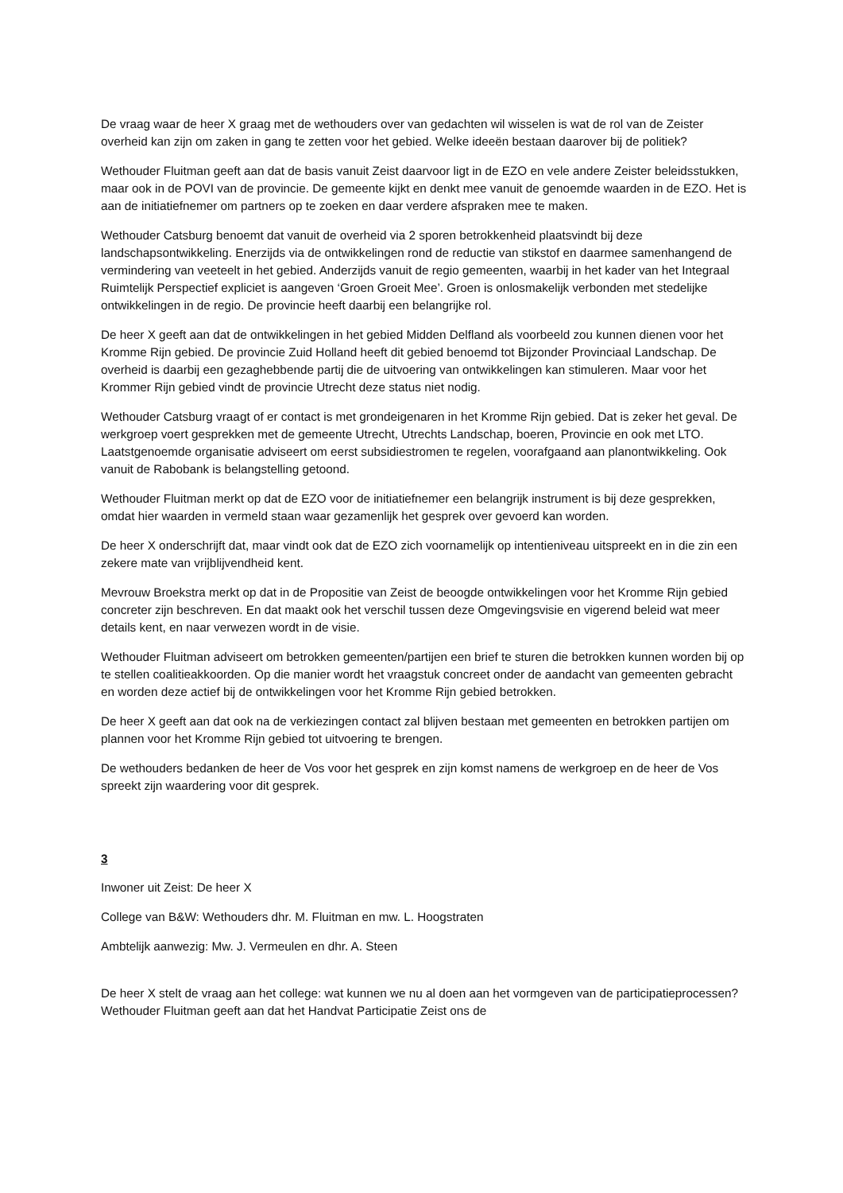De vraag waar de heer X graag met de wethouders over van gedachten wil wisselen is wat de rol van de Zeister overheid kan zijn om zaken in gang te zetten voor het gebied. Welke ideeën bestaan daarover bij de politiek?
Wethouder Fluitman geeft aan dat de basis vanuit Zeist daarvoor ligt in de EZO en vele andere Zeister beleidsstukken, maar ook in de POVI van de provincie. De gemeente kijkt en denkt mee vanuit de genoemde waarden in de EZO. Het is aan de initiatiefnemer om partners op te zoeken en daar verdere afspraken mee te maken.
Wethouder Catsburg benoemt dat vanuit de overheid via 2 sporen betrokkenheid plaatsvindt bij deze landschapsontwikkeling. Enerzijds via de ontwikkelingen rond de reductie van stikstof en daarmee samenhangend de vermindering van veeteelt in het gebied. Anderzijds vanuit de regio gemeenten, waarbij in het kader van het Integraal Ruimtelijk Perspectief expliciet is aangeven ‘Groen Groeit Mee’. Groen is onlosmakelijk verbonden met stedelijke ontwikkelingen in de regio. De provincie heeft daarbij een belangrijke rol.
De heer X geeft aan dat de ontwikkelingen in het gebied Midden Delfland als voorbeeld zou kunnen dienen voor het Kromme Rijn gebied. De provincie Zuid Holland heeft dit gebied benoemd tot Bijzonder Provinciaal Landschap. De overheid is daarbij een gezaghebbende partij die de uitvoering van ontwikkelingen kan stimuleren. Maar voor het Krommer Rijn gebied vindt de provincie Utrecht deze status niet nodig.
Wethouder Catsburg vraagt of er contact is met grondeigenaren in het Kromme Rijn gebied. Dat is zeker het geval. De werkgroep voert gesprekken met de gemeente Utrecht, Utrechts Landschap, boeren, Provincie en ook met LTO. Laatstgenoemde organisatie adviseert om eerst subsidiestromen te regelen, voorafgaand aan planontwikkeling. Ook vanuit de Rabobank is belangstelling getoond.
Wethouder Fluitman merkt op dat de EZO voor de initiatiefnemer een belangrijk instrument is bij deze gesprekken, omdat hier waarden in vermeld staan waar gezamenlijk het gesprek over gevoerd kan worden.
De heer X onderschrijft dat, maar vindt ook dat de EZO zich voornamelijk op intentieniveau uitspreekt en in die zin een zekere mate van vrijblijvendheid kent.
Mevrouw Broekstra merkt op dat in de Propositie van Zeist de beoogde ontwikkelingen voor het Kromme Rijn gebied concreter zijn beschreven. En dat maakt ook het verschil tussen deze Omgevingsvisie en vigerend beleid wat meer details kent, en naar verwezen wordt in de visie.
Wethouder Fluitman adviseert om betrokken gemeenten/partijen een brief te sturen die betrokken kunnen worden bij op te stellen coalitieakkoorden. Op die manier wordt het vraagstuk concreet onder de aandacht van gemeenten gebracht en worden deze actief bij de ontwikkelingen voor het Kromme Rijn gebied betrokken.
De heer X geeft aan dat ook na de verkiezingen contact zal blijven bestaan met gemeenten en betrokken partijen om plannen voor het Kromme Rijn gebied tot uitvoering te brengen.
De wethouders bedanken de heer de Vos voor het gesprek en zijn komst namens de werkgroep en de heer de Vos spreekt zijn waardering voor dit gesprek.
3
Inwoner uit Zeist: De heer X
College van B&W: Wethouders dhr. M. Fluitman en mw. L. Hoogstraten
Ambtelijk aanwezig: Mw. J. Vermeulen en dhr. A. Steen
De heer X stelt de vraag aan het college: wat kunnen we nu al doen aan het vormgeven van de participatieprocessen? Wethouder Fluitman geeft aan dat het Handvat Participatie Zeist ons de